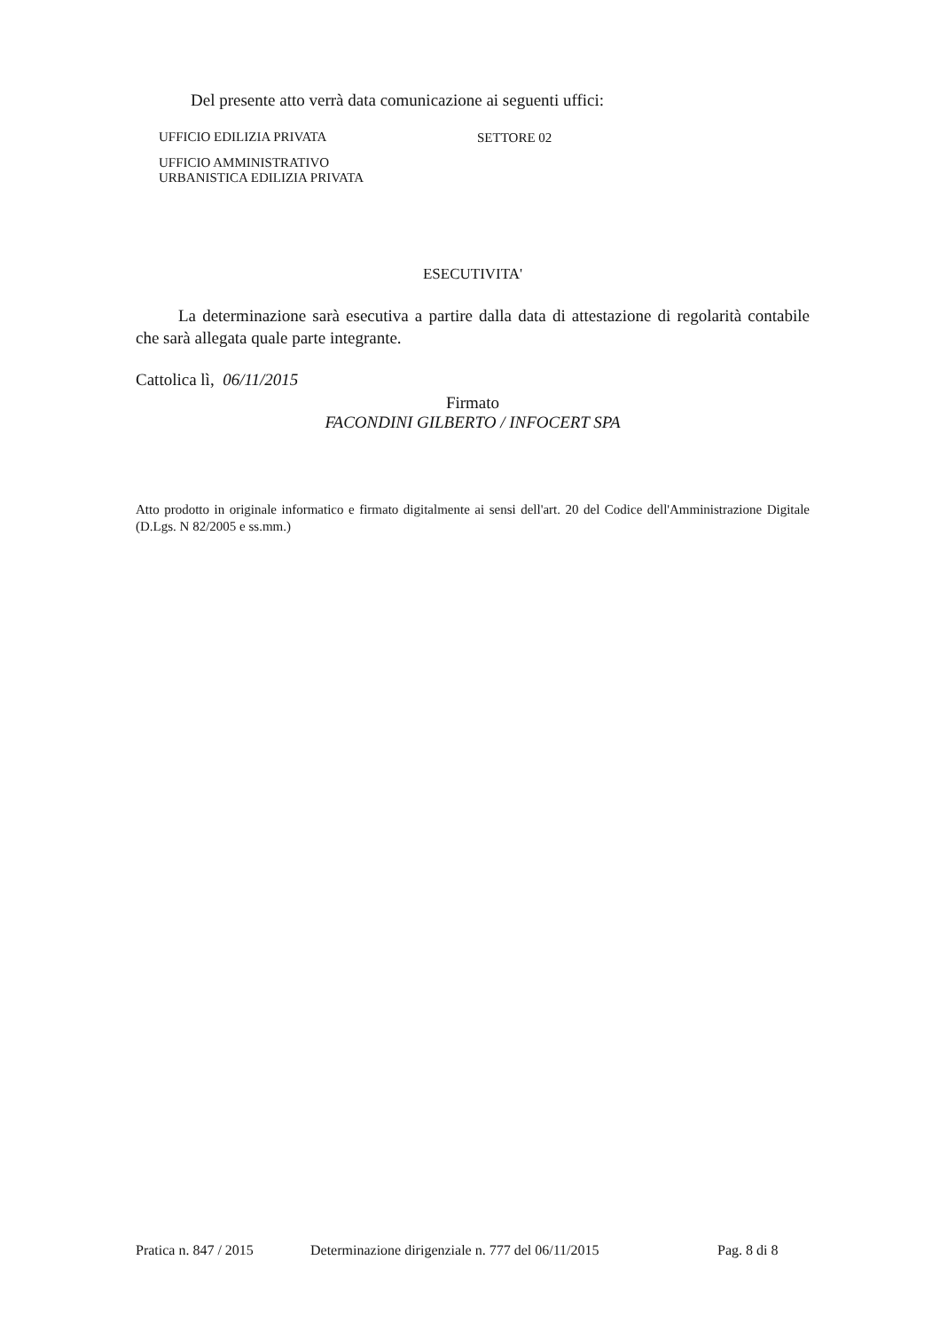Del presente atto verrà data comunicazione ai seguenti uffici:
| UFFICIO EDILIZIA PRIVATA | SETTORE 02 |
| UFFICIO AMMINISTRATIVO URBANISTICA EDILIZIA PRIVATA | |
ESECUTIVITA'
La determinazione sarà esecutiva a partire dalla data di attestazione di regolarità contabile che sarà allegata quale parte integrante.
Cattolica lì, 06/11/2015
Firmato
FACONDINI GILBERTO / INFOCERT SPA
Atto prodotto in originale informatico e firmato digitalmente ai sensi dell'art. 20 del Codice dell'Amministrazione Digitale (D.Lgs. N 82/2005 e ss.mm.)
Pratica n. 847 / 2015 Determinazione dirigenziale n. 777 del 06/11/2015 Pag. 8 di 8